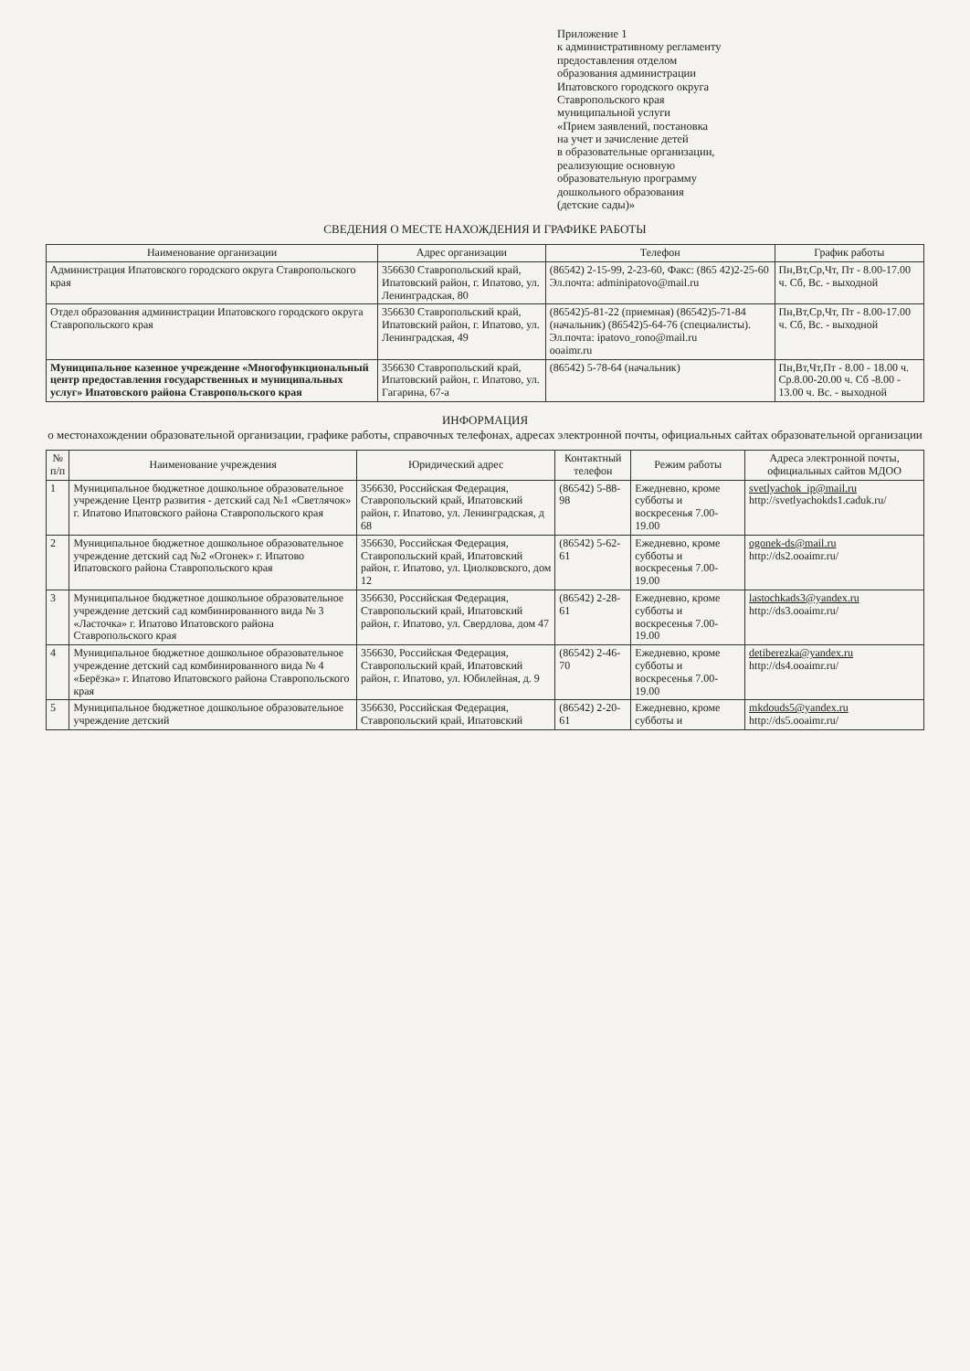Приложение 1
к административному регламенту
предоставления отделом
образования администрации
Ипатовского городского округа
Ставропольского края
муниципальной услуги
«Прием заявлений, постановка
на учет и зачисление детей
в образовательные организации,
реализующие основную
образовательную программу
дошкольного образования
(детские сады)»
СВЕДЕНИЯ О МЕСТЕ НАХОЖДЕНИЯ И ГРАФИКЕ РАБОТЫ
| Наименование организации | Адрес организации | Телефон | График работы |
| --- | --- | --- | --- |
| Администрация Ипатовского городского округа Ставропольского края | 356630 Ставропольский край, Ипатовский район, г. Ипатово, ул. Ленинградская, 80 | (86542) 2-15-99, 2-23-60, Факс: (865 42)2-25-60 Эл.почта: adminipatovo@mail.ru | Пн,Вт,Ср,Чт, Пт - 8.00-17.00 ч. Сб, Вс. - выходной |
| Отдел образования администрации Ипатовского городского округа Ставропольского края | 356630 Ставропольский край, Ипатовский район, г. Ипатово, ул. Ленинградская, 49 | (86542)5-81-22 (приемная) (86542)5-71-84 (начальник) (86542)5-64-76 (специалисты). Эл.почта: ipatovo_rono@mail.ru ooaimr.ru | Пн,Вт,Ср,Чт, Пт - 8.00-17.00 ч. Сб, Вс. - выходной |
| Муниципальное казенное учреждение «Многофункциональный центр предоставления государственных и муниципальных услуг» Ипатовского района Ставропольского края | 356630 Ставропольский край, Ипатовский район, г. Ипатово, ул. Гагарина, 67-а | (86542) 5-78-64 (начальник) | Пн,Вт,Чт,Пт - 8.00 - 18.00 ч. Ср.8.00-20.00 ч. Сб -8.00 - 13.00 ч. Вс. - выходной |
ИНФОРМАЦИЯ
о местонахождении образовательной организации, графике работы, справочных телефонах, адресах электронной почты, официальных сайтах образовательной организации
| № п/п | Наименование учреждения | Юридический адрес | Контактный телефон | Режим работы | Адреса электронной почты, официальных сайтов МДОО |
| --- | --- | --- | --- | --- | --- |
| 1 | Муниципальное бюджетное дошкольное образовательное учреждение Центр развития - детский сад №1 «Светлячок» г. Ипатово Ипатовского района Ставропольского края | 356630, Российская Федерация, Ставропольский край, Ипатовский район, г. Ипатово, ул. Ленинградская, д 68 | (86542) 5-88-98 | Ежедневно, кроме субботы и воскресенья 7.00-19.00 | svetlyachok_ip@mail.ru http://svetlyachokds1.caduk.ru/ |
| 2 | Муниципальное бюджетное дошкольное образовательное учреждение детский сад №2 «Огонек» г. Ипатово Ипатовского района Ставропольского края | 356630, Российская Федерация, Ставропольский край, Ипатовский район, г. Ипатово, ул. Циолковского, дом 12 | (86542) 5-62-61 | Ежедневно, кроме субботы и воскресенья 7.00-19.00 | ogonek-ds@mail.ru http://ds2.ooaimr.ru/ |
| 3 | Муниципальное бюджетное дошкольное образовательное учреждение детский сад комбинированного вида № 3 «Ласточка» г. Ипатово Ипатовского района Ставропольского края | 356630, Российская Федерация, Ставропольский край, Ипатовский район, г. Ипатово, ул. Свердлова, дом 47 | (86542) 2-28-61 | Ежедневно, кроме субботы и воскресенья 7.00-19.00 | lastochkads3@yandex.ru http://ds3.ooaimr.ru/ |
| 4 | Муниципальное бюджетное дошкольное образовательное учреждение детский сад комбинированного вида № 4 «Берёзка» г. Ипатово Ипатовского района Ставропольского края | 356630, Российская Федерация, Ставропольский край, Ипатовский район, г. Ипатово, ул. Юбилейная, д. 9 | (86542) 2-46-70 | Ежедневно, кроме субботы и воскресенья 7.00-19.00 | detiberezka@yandex.ru http://ds4.ooaimr.ru/ |
| 5 | Муниципальное бюджетное дошкольное образовательное учреждение детский | 356630, Российская Федерация, Ставропольский край, Ипатовский | (86542) 2-20-61 | Ежедневно, кроме субботы и | mkdouds5@yandex.ru http://ds5.ooaimr.ru/ |